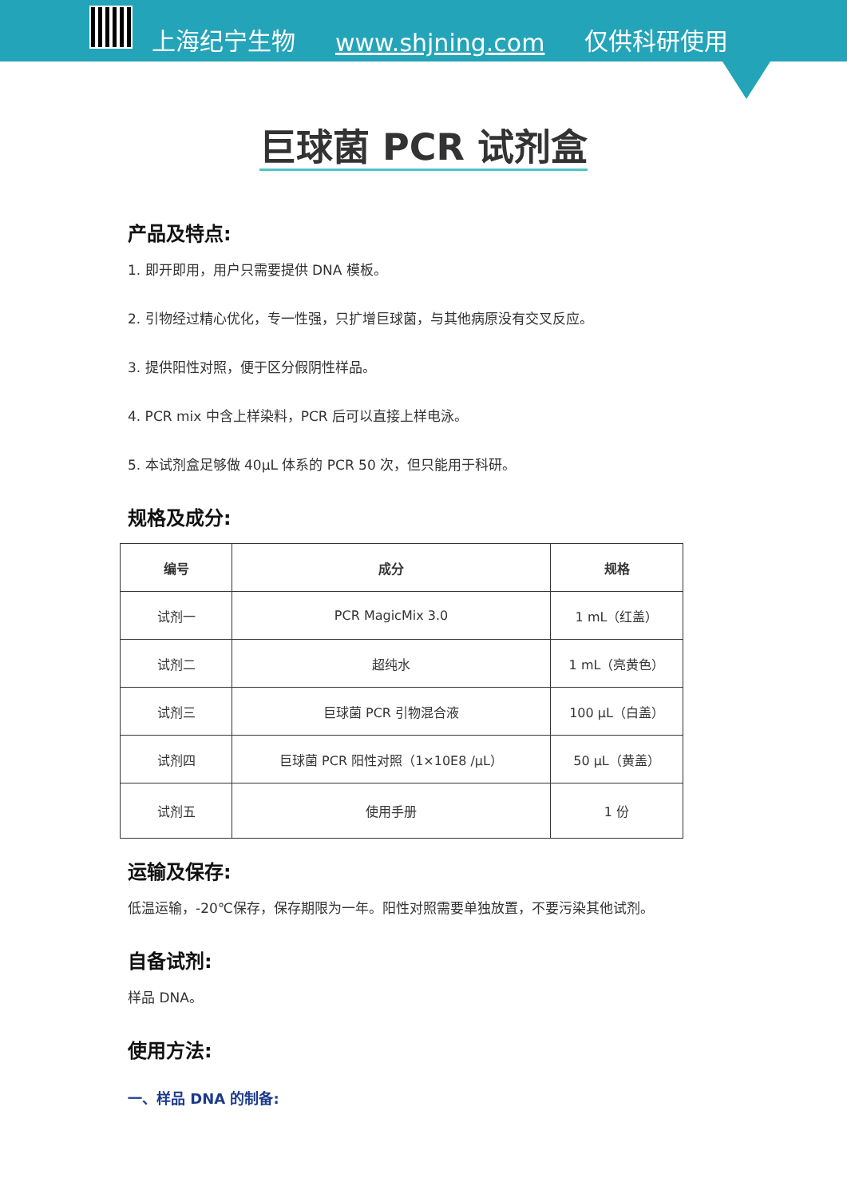上海纪宁生物 www.shjning.com 仅供科研使用
巨球菌 PCR 试剂盒
产品及特点:
1. 即开即用，用户只需要提供 DNA 模板。
2. 引物经过精心优化，专一性强，只扩增巨球菌，与其他病原没有交叉反应。
3. 提供阳性对照，便于区分假阴性样品。
4. PCR mix 中含上样染料，PCR 后可以直接上样电泳。
5. 本试剂盒足够做 40μL 体系的 PCR 50 次，但只能用于科研。
规格及成分:
| 编号 | 成分 | 规格 |
| --- | --- | --- |
| 试剂一 | PCR MagicMix 3.0 | 1 mL（红盖） |
| 试剂二 | 超纯水 | 1 mL（亮黄色） |
| 试剂三 | 巨球菌 PCR 引物混合液 | 100 μL（白盖） |
| 试剂四 | 巨球菌 PCR 阳性对照（1×10E8 /μL） | 50 μL（黄盖） |
| 试剂五 | 使用手册 | 1 份 |
运输及保存:
低温运输，-20℃保存，保存期限为一年。阳性对照需要单独放置，不要污染其他试剂。
自备试剂:
样品 DNA。
使用方法:
一、样品 DNA 的制备: